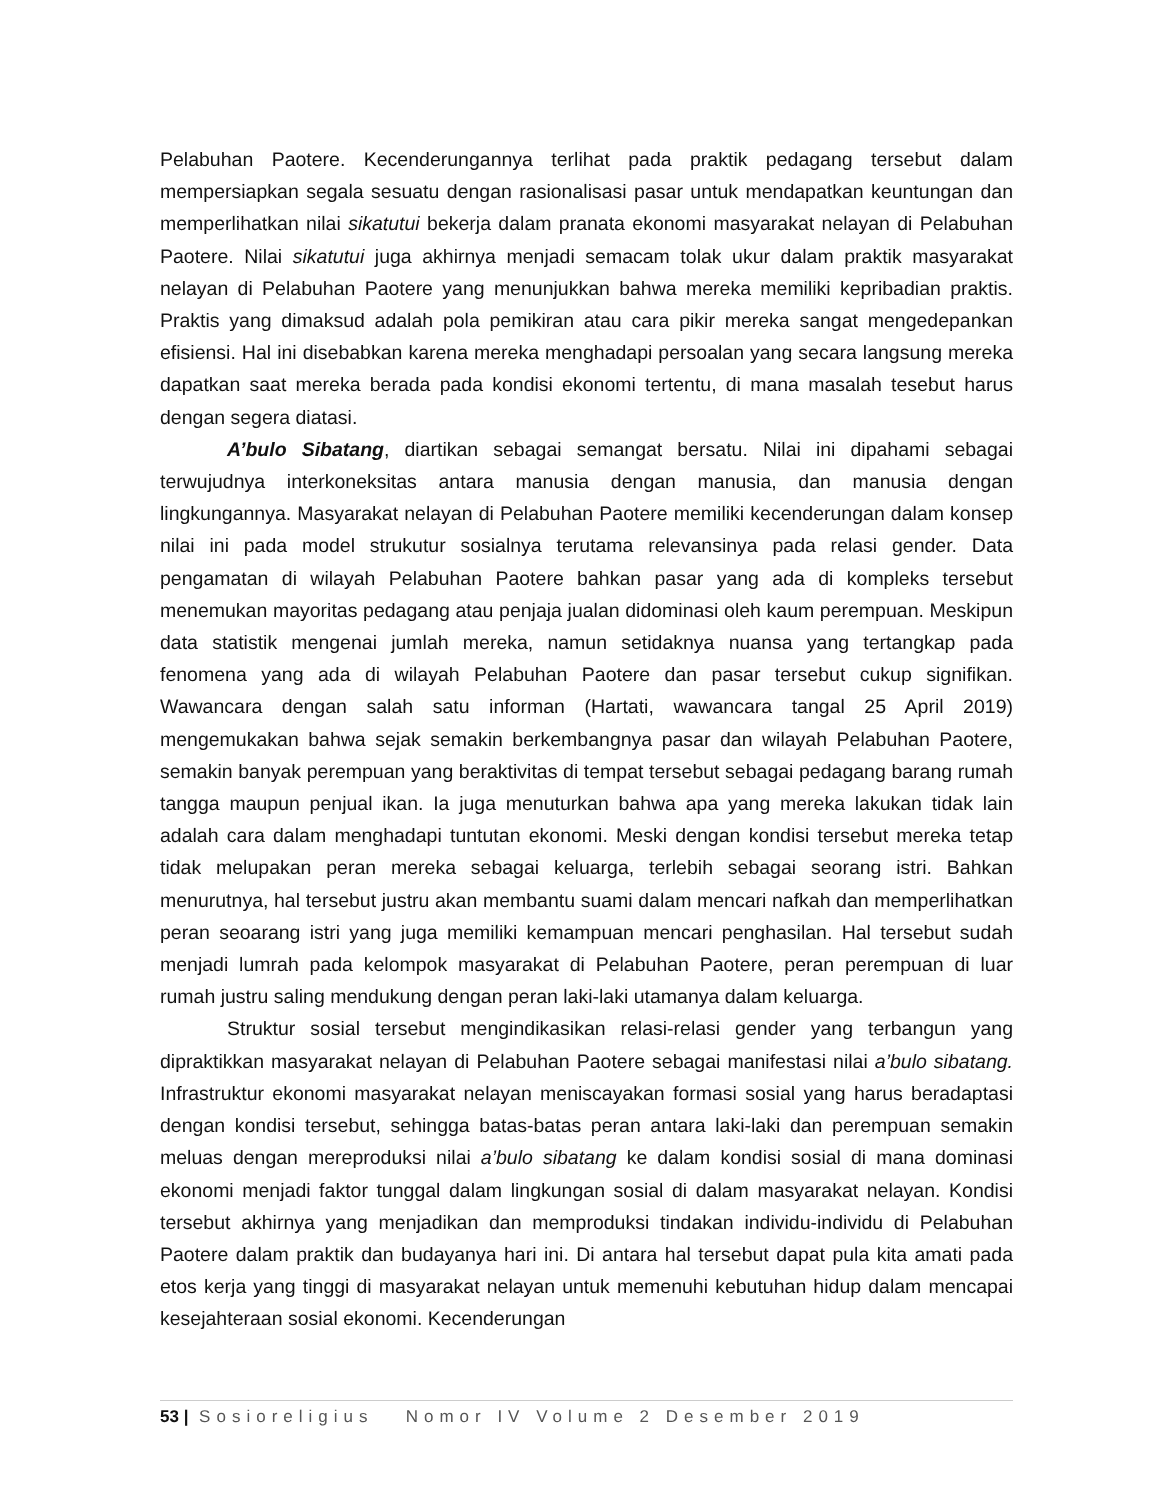Pelabuhan Paotere. Kecenderungannya terlihat pada praktik pedagang tersebut dalam mempersiapkan segala sesuatu dengan rasionalisasi pasar untuk mendapatkan keuntungan dan memperlihatkan nilai sikatutui bekerja dalam pranata ekonomi masyarakat nelayan di Pelabuhan Paotere. Nilai sikatutui juga akhirnya menjadi semacam tolak ukur dalam praktik masyarakat nelayan di Pelabuhan Paotere yang menunjukkan bahwa mereka memiliki kepribadian praktis. Praktis yang dimaksud adalah pola pemikiran atau cara pikir mereka sangat mengedepankan efisiensi. Hal ini disebabkan karena mereka menghadapi persoalan yang secara langsung mereka dapatkan saat mereka berada pada kondisi ekonomi tertentu, di mana masalah tesebut harus dengan segera diatasi.
A’bulo Sibatang, diartikan sebagai semangat bersatu. Nilai ini dipahami sebagai terwujudnya interkoneksitas antara manusia dengan manusia, dan manusia dengan lingkungannya. Masyarakat nelayan di Pelabuhan Paotere memiliki kecenderungan dalam konsep nilai ini pada model strukutur sosialnya terutama relevansinya pada relasi gender. Data pengamatan di wilayah Pelabuhan Paotere bahkan pasar yang ada di kompleks tersebut menemukan mayoritas pedagang atau penjaja jualan didominasi oleh kaum perempuan. Meskipun data statistik mengenai jumlah mereka, namun setidaknya nuansa yang tertangkap pada fenomena yang ada di wilayah Pelabuhan Paotere dan pasar tersebut cukup signifikan. Wawancara dengan salah satu informan (Hartati, wawancara tangal 25 April 2019) mengemukakan bahwa sejak semakin berkembangnya pasar dan wilayah Pelabuhan Paotere, semakin banyak perempuan yang beraktivitas di tempat tersebut sebagai pedagang barang rumah tangga maupun penjual ikan. Ia juga menuturkan bahwa apa yang mereka lakukan tidak lain adalah cara dalam menghadapi tuntutan ekonomi. Meski dengan kondisi tersebut mereka tetap tidak melupakan peran mereka sebagai keluarga, terlebih sebagai seorang istri. Bahkan menurutnya, hal tersebut justru akan membantu suami dalam mencari nafkah dan memperlihatkan peran seoarang istri yang juga memiliki kemampuan mencari penghasilan. Hal tersebut sudah menjadi lumrah pada kelompok masyarakat di Pelabuhan Paotere, peran perempuan di luar rumah justru saling mendukung dengan peran laki-laki utamanya dalam keluarga.
Struktur sosial tersebut mengindikasikan relasi-relasi gender yang terbangun yang dipraktikkan masyarakat nelayan di Pelabuhan Paotere sebagai manifestasi nilai a’bulo sibatang. Infrastruktur ekonomi masyarakat nelayan meniscayakan formasi sosial yang harus beradaptasi dengan kondisi tersebut, sehingga batas-batas peran antara laki-laki dan perempuan semakin meluas dengan mereproduksi nilai a’bulo sibatang ke dalam kondisi sosial di mana dominasi ekonomi menjadi faktor tunggal dalam lingkungan sosial di dalam masyarakat nelayan. Kondisi tersebut akhirnya yang menjadikan dan memproduksi tindakan individu-individu di Pelabuhan Paotere dalam praktik dan budayanya hari ini. Di antara hal tersebut dapat pula kita amati pada etos kerja yang tinggi di masyarakat nelayan untuk memenuhi kebutuhan hidup dalam mencapai kesejahteraan sosial ekonomi. Kecenderungan
53 | Sosioreligius Nomor IV Volume 2 Desember 2019